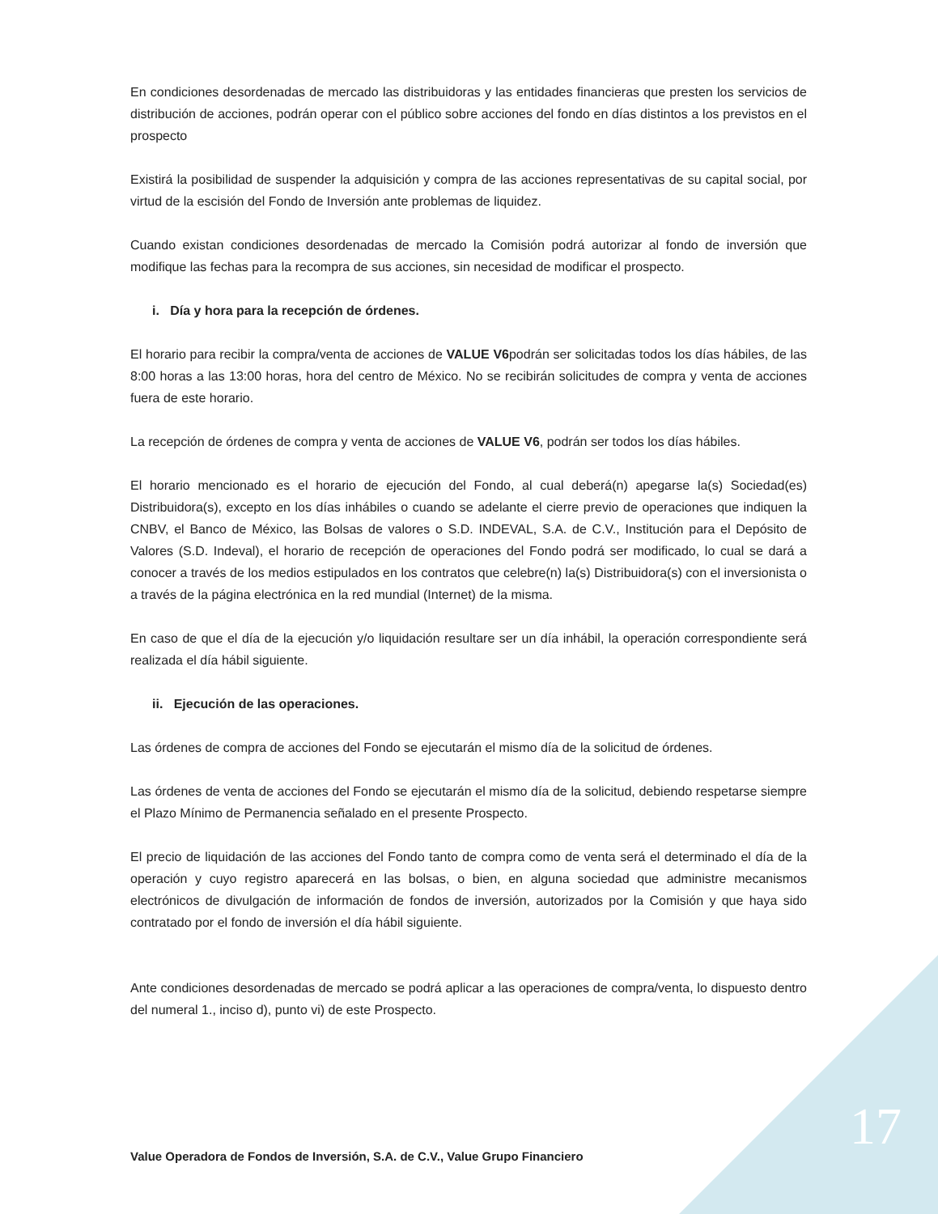En condiciones desordenadas de mercado las distribuidoras y las entidades financieras que presten los servicios de distribución de acciones, podrán operar con el público sobre acciones del fondo en días distintos a los previstos en el prospecto
Existirá la posibilidad de suspender la adquisición y compra de las acciones representativas de su capital social, por virtud de la escisión del Fondo de Inversión ante problemas de liquidez.
Cuando existan condiciones desordenadas de mercado la Comisión podrá autorizar al fondo de inversión que modifique las fechas para la recompra de sus acciones, sin necesidad de modificar el prospecto.
i. Día y hora para la recepción de órdenes.
El horario para recibir la compra/venta de acciones de VALUE V6podrán ser solicitadas todos los días hábiles, de las 8:00 horas a las 13:00 horas, hora del centro de México. No se recibirán solicitudes de compra y venta de acciones fuera de este horario.
La recepción de órdenes de compra y venta de acciones de VALUE V6, podrán ser todos los días hábiles.
El horario mencionado es el horario de ejecución del Fondo, al cual deberá(n) apegarse la(s) Sociedad(es) Distribuidora(s), excepto en los días inhábiles o cuando se adelante el cierre previo de operaciones que indiquen la CNBV, el Banco de México, las Bolsas de valores o S.D. INDEVAL, S.A. de C.V., Institución para el Depósito de Valores (S.D. Indeval), el horario de recepción de operaciones del Fondo podrá ser modificado, lo cual se dará a conocer a través de los medios estipulados en los contratos que celebre(n) la(s) Distribuidora(s) con el inversionista o a través de la página electrónica en la red mundial (Internet) de la misma.
En caso de que el día de la ejecución y/o liquidación resultare ser un día inhábil, la operación correspondiente será realizada el día hábil siguiente.
ii. Ejecución de las operaciones.
Las órdenes de compra de acciones del Fondo se ejecutarán el mismo día de la solicitud de órdenes.
Las órdenes de venta de acciones del Fondo se ejecutarán el mismo día de la solicitud, debiendo respetarse siempre el Plazo Mínimo de Permanencia señalado en el presente Prospecto.
El precio de liquidación de las acciones del Fondo tanto de compra como de venta será el determinado el día de la operación y cuyo registro aparecerá en las bolsas, o bien, en alguna sociedad que administre mecanismos electrónicos de divulgación de información de fondos de inversión, autorizados por la Comisión y que haya sido contratado por el fondo de inversión el día hábil siguiente.
Ante condiciones desordenadas de mercado se podrá aplicar a las operaciones de compra/venta, lo dispuesto dentro del numeral 1., inciso d), punto vi) de este Prospecto.
17
Value Operadora de Fondos de Inversión, S.A. de C.V., Value Grupo Financiero